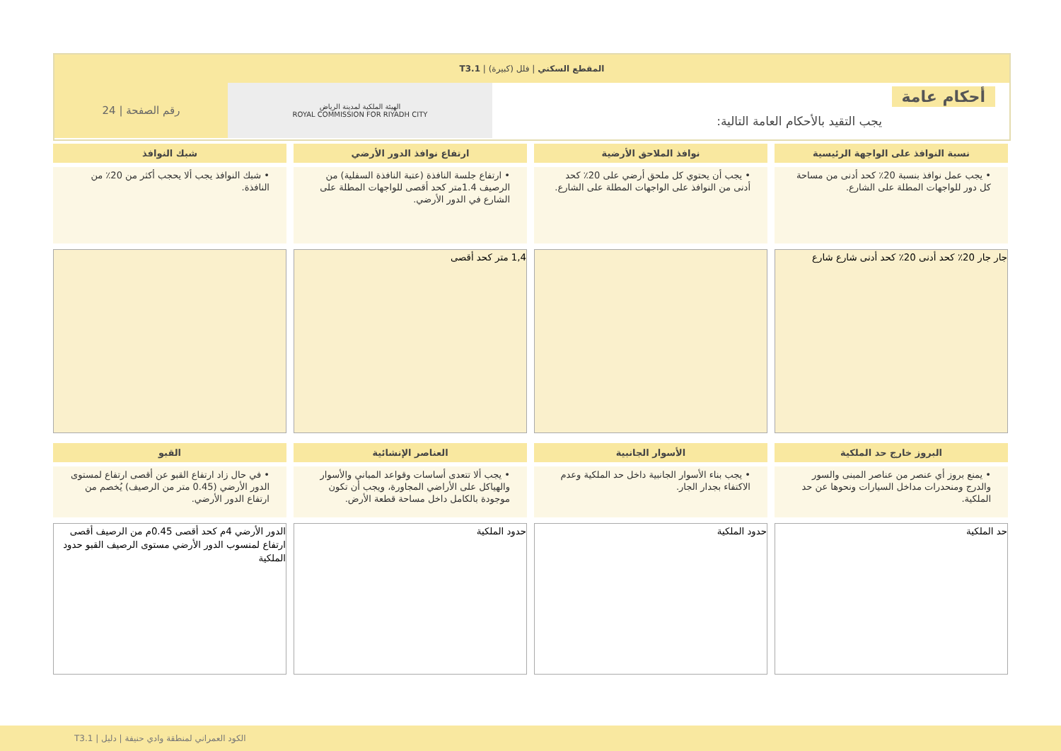المقطع السكني | فلل (كبيرة) | T3.1
أحكام عامة
يجب التقيد بالأحكام العامة التالية:
الهيئة الملكية لمدينة الرياض
ROYAL COMMISSION FOR RIYADH CITY
رقم الصفحة | 24
نسبة النوافذ على الواجهة الرئيسية
• يجب عمل نوافذ بنسبة 20٪ كحد أدنى من مساحة كل دور للواجهات المطلة على الشارع.
جار جار 20٪ كحد أدنى 20٪ كحد أدنى شارع شارع
نوافذ الملاحق الأرضية
• يجب أن يحتوي كل ملحق أرضي على 20٪ كحد أدنى من النوافذ على الواجهات المطلة على الشارع.
ارتفاع نوافذ الدور الأرضي
• ارتفاع جلسة النافذة (عتبة النافذة السفلية) من الرصيف 1.4متر كحد أقصى للواجهات المطلة على الشارع في الدور الأرضي.
1,4 متر كحد أقصى
شبك النوافذ
• شبك النوافذ يجب ألا يحجب أكثر من 20٪ من النافذة.
البروز خارج حد الملكية
• يمنع بروز أي عنصر من عناصر المبنى والسور والدرج ومنحدرات مداخل السيارات ونحوها عن حد الملكية.
حد الملكية
الأسوار الجانبية
• يجب بناء الأسوار الجانبية داخل حد الملكية وعدم الاكتفاء بجدار الجار.
حدود الملكية
العناصر الإنشائية
• يجب ألا تتعدى أساسات وقواعد المباني والأسوار والهياكل على الأراضي المجاورة، ويجب أن تكون موجودة بالكامل داخل مساحة قطعة الأرض.
حدود الملكية
القبو
• في حال زاد ارتفاع القبو عن أقصى ارتفاع لمستوى الدور الأرضي (0.45 متر من الرصيف) يُخصم من ارتفاع الدور الأرضي.
الدور الأرضي 4م كحد أقصى 0.45م من الرصيف أقصى ارتفاع لمنسوب الدور الأرضي مستوى الرصيف القبو حدود الملكية
الكود العمراني لمنطقة وادي حنيفة | دليل | T3.1